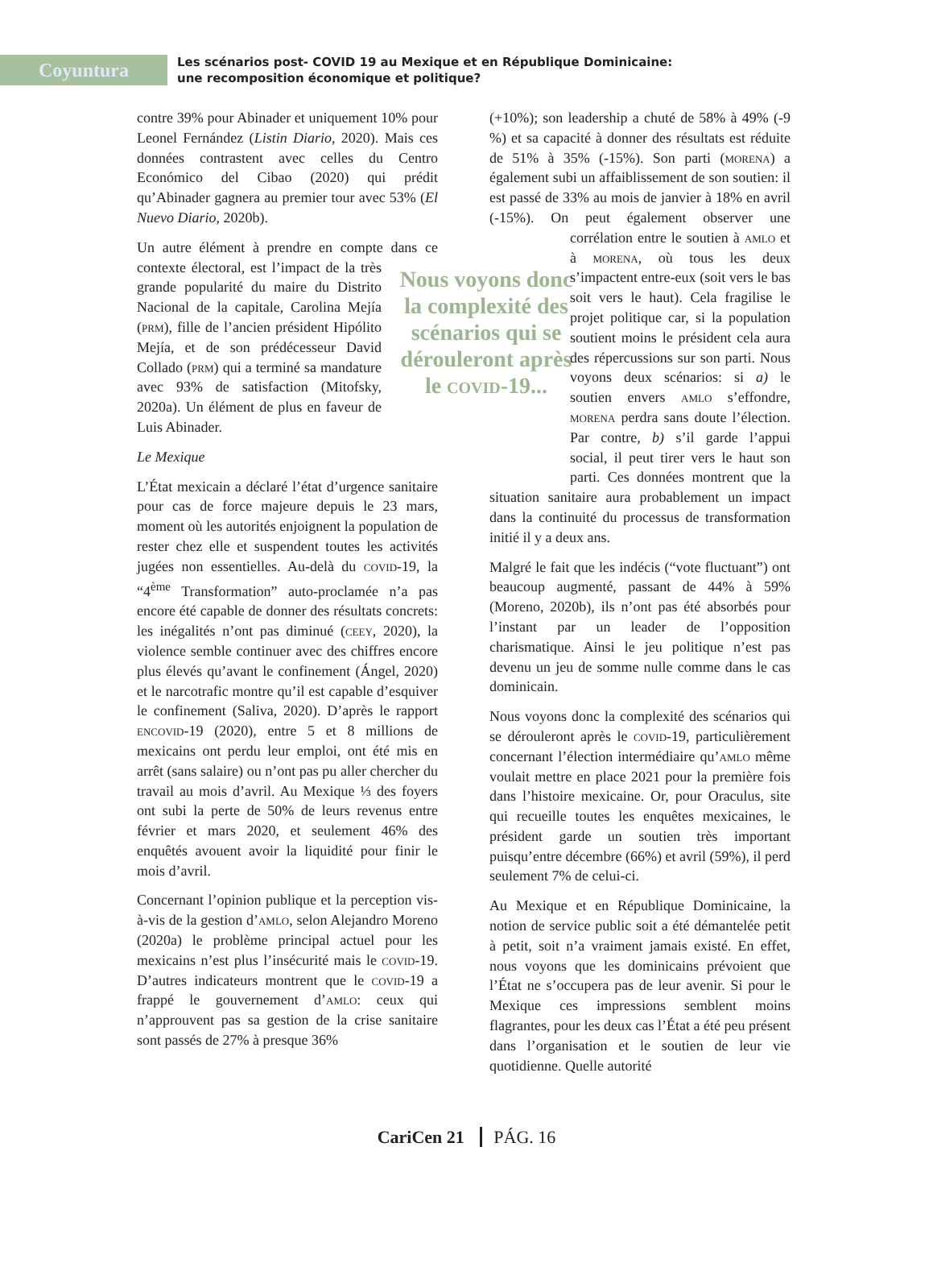Coyuntura
Les scénarios post- COVID 19 au Mexique et en République Dominicaine:
une recomposition économique et politique?
contre 39% pour Abinader et uniquement 10% pour Leonel Fernández (Listin Diario, 2020). Mais ces données contrastent avec celles du Centro Económico del Cibao (2020) qui prédit qu’Abinader gagnera au premier tour avec 53% (El Nuevo Diario, 2020b).
Un autre élément à prendre en compte dans ce Nous voyons donc la complexité des scénarios qui se dérouleront après le covid-19... contexte électoral, est l’impact de la très grande popularité du maire du Distrito Nacional de la capitale, Carolina Mejía (prm), fille de l’ancien président Hipólito Mejía, et de son prédécesseur David Collado (prm) qui a terminé sa mandature avec 93% de satisfaction (Mitofsky, 2020a). Un élément de plus en faveur de Luis Abinader.
Le Mexique
L’État mexicain a déclaré l’état d’urgence sanitaire pour cas de force majeure depuis le 23 mars, moment où les autorités enjoignent la population de rester chez elle et suspendent toutes les activités jugées non essentielles. Au-delà du covid-19, la “4<sup>ème</sup> Transformation” auto-proclamée n’a pas encore été capable de donner des résultats concrets: les inégalités n’ont pas diminué (ceey, 2020), la violence semble continuer avec des chiffres encore plus élevés qu’avant le confinement (Ángel, 2020) et le narcotrafic montre qu’il est capable d’esquiver le confinement (Saliva, 2020). D’après le rapport encovid-19 (2020), entre 5 et 8 millions de mexicains ont perdu leur emploi, ont été mis en arrêt (sans salaire) ou n’ont pas pu aller chercher du travail au mois d’avril. Au Mexique ⅓ des foyers ont subi la perte de 50% de leurs revenus entre février et mars 2020, et seulement 46% des enquêtés avouent avoir la liquidité pour finir le mois d’avril.
Concernant l’opinion publique et la perception vis-à-vis de la gestion d’amlo, selon Alejandro Moreno (2020a) le problème principal actuel pour les mexicains n’est plus l’insécurité mais le covid-19. D’autres indicateurs montrent que le covid-19 a frappé le gouvernement d’amlo: ceux qui n’approuvent pas sa gestion de la crise sanitaire sont passés de 27% à presque 36%
(+10%); son leadership a chuté de 58% à 49% (-9 %) et sa capacité à donner des résultats est réduite de 51% à 35% (-15%). Son parti (morena) a également subi un affaiblissement de son soutien: il est passé de 33% au mois de janvier à 18% en avril (-15%). On peut également observer une corrélation entre le soutien à amlo et à morena, où tous les deux s’impactent entre-eux (soit vers le bas soit vers le haut). Cela fragilise le projet politique car, si la population soutient moins le président cela aura des répercussions sur son parti. Nous voyons deux scénarios: si a) le soutien envers amlo s’effondre, morena perdra sans doute l’élection. Par contre, b) s’il garde l’appui social, il peut tirer vers le haut son parti. Ces données montrent que la situation sanitaire aura probablement un impact dans la continuité du processus de transformation initié il y a deux ans.
Malgré le fait que les indécis (“vote fluctuant”) ont beaucoup augmenté, passant de 44% à 59% (Moreno, 2020b), ils n’ont pas été absorbés pour l’instant par un leader de l’opposition charismatique. Ainsi le jeu politique n’est pas devenu un jeu de somme nulle comme dans le cas dominicain.
Nous voyons donc la complexité des scénarios qui se dérouleront après le covid-19, particulièrement concernant l’élection intermédiaire qu’amlo même voulait mettre en place 2021 pour la première fois dans l’histoire mexicaine. Or, pour Oraculus, site qui recueille toutes les enquêtes mexicaines, le président garde un soutien très important puisqu’entre décembre (66%) et avril (59%), il perd seulement 7% de celui-ci.
Au Mexique et en République Dominicaine, la notion de service public soit a été démantelée petit à petit, soit n’a vraiment jamais existé. En effet, nous voyons que les dominicains prévoient que l’État ne s’occupera pas de leur avenir. Si pour le Mexique ces impressions semblent moins flagrantes, pour les deux cas l’État a été peu présent dans l’organisation et le soutien de leur vie quotidienne. Quelle autorité
CariCen 21 PÁG. 16